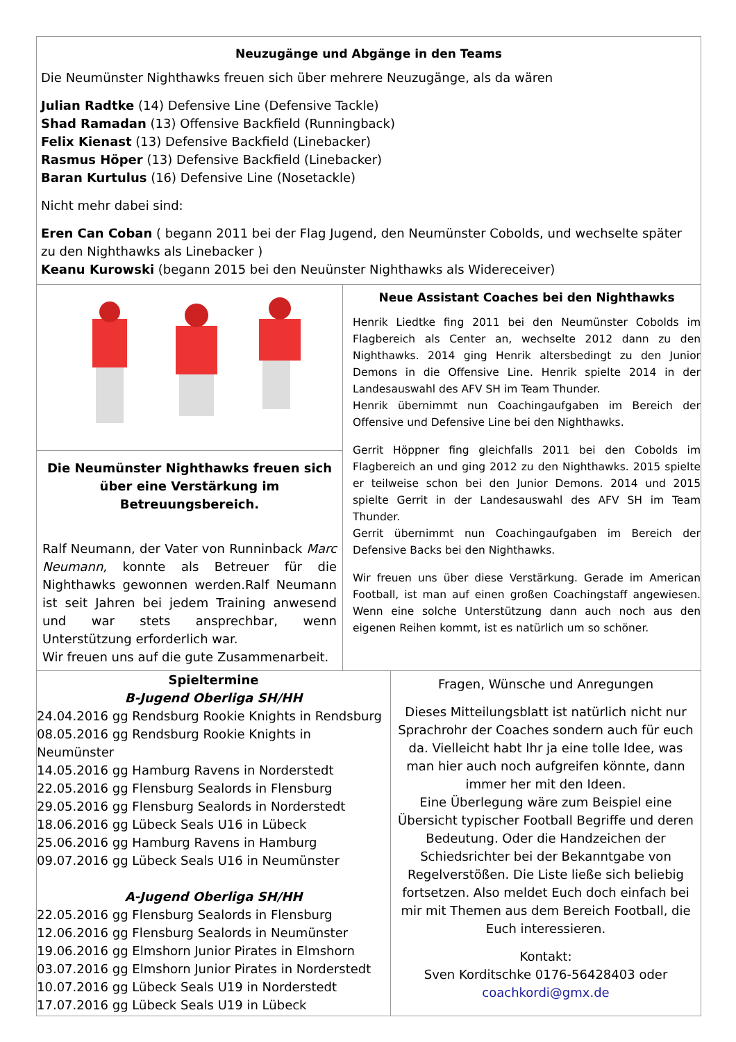Neuzugänge und Abgänge in den Teams
Die Neumünster Nighthawks freuen sich über mehrere Neuzugänge, als da wären
Julian Radtke (14) Defensive Line (Defensive Tackle)
Shad Ramadan (13) Offensive Backfield (Runningback)
Felix Kienast (13) Defensive Backfield (Linebacker)
Rasmus Höper (13) Defensive Backfield (Linebacker)
Baran Kurtulus (16) Defensive Line (Nosetackle)
Nicht mehr dabei sind:
Eren Can Coban ( begann 2011 bei der Flag Jugend, den Neumünster Cobolds, und wechselte später zu den Nighthawks als Linebacker )
Keanu Kurowski (begann 2015 bei den Neuünster Nighthawks als Widereceiver)
Die Neumünster Nighthawks freuen sich über eine Verstärkung im Betreuungsbereich.
Ralf Neumann, der Vater von Runninback Marc Neumann, konnte als Betreuer für die Nighthawks gewonnen werden.Ralf Neumann ist seit Jahren bei jedem Training anwesend und war stets ansprechbar, wenn Unterstützung erforderlich war.
Wir freuen uns auf die gute Zusammenarbeit.
Neue Assistant Coaches bei den Nighthawks
Henrik Liedtke fing 2011 bei den Neumünster Cobolds im Flagbereich als Center an, wechselte 2012 dann zu den Nighthawks. 2014 ging Henrik altersbedingt zu den Junior Demons in die Offensive Line. Henrik spielte 2014 in der Landesauswahl des AFV SH im Team Thunder.
Henrik übernimmt nun Coachingaufgaben im Bereich der Offensive und Defensive Line bei den Nighthawks.
Gerrit Höppner fing gleichfalls 2011 bei den Cobolds im Flagbereich an und ging 2012 zu den Nighthawks. 2015 spielte er teilweise schon bei den Junior Demons. 2014 und 2015 spielte Gerrit in der Landesauswahl des AFV SH im Team Thunder.
Gerrit übernimmt nun Coachingaufgaben im Bereich der Defensive Backs bei den Nighthawks.
Wir freuen uns über diese Verstärkung. Gerade im American Football, ist man auf einen großen Coachingstaff angewiesen. Wenn eine solche Unterstützung dann auch noch aus den eigenen Reihen kommt, ist es natürlich um so schöner.
Spieltermine
B-Jugend Oberliga SH/HH
24.04.2016 gg Rendsburg Rookie Knights in Rendsburg
08.05.2016 gg Rendsburg Rookie Knights in Neumünster
14.05.2016 gg Hamburg Ravens in Norderstedt
22.05.2016 gg Flensburg Sealords in Flensburg
29.05.2016 gg Flensburg Sealords in Norderstedt
18.06.2016 gg Lübeck Seals U16 in Lübeck
25.06.2016 gg Hamburg Ravens in Hamburg
09.07.2016 gg Lübeck Seals U16 in Neumünster
A-Jugend Oberliga SH/HH
22.05.2016 gg Flensburg Sealords in Flensburg
12.06.2016 gg Flensburg Sealords in Neumünster
19.06.2016 gg Elmshorn Junior Pirates in Elmshorn
03.07.2016 gg Elmshorn Junior Pirates in Norderstedt
10.07.2016 gg Lübeck Seals U19 in Norderstedt
17.07.2016 gg Lübeck Seals U19 in Lübeck
Fragen, Wünsche und Anregungen
Dieses Mitteilungsblatt ist natürlich nicht nur Sprachrohr der Coaches sondern auch für euch da. Vielleicht habt Ihr ja eine tolle Idee, was man hier auch noch aufgreifen könnte, dann immer her mit den Ideen.
Eine Überlegung wäre zum Beispiel eine Übersicht typischer Football Begriffe und deren Bedeutung. Oder die Handzeichen der Schiedsrichter bei der Bekanntgabe von Regelverstößen. Die Liste ließe sich beliebig fortsetzen. Also meldet Euch doch einfach bei mir mit Themen aus dem Bereich Football, die Euch interessieren.
Kontakt:
Sven Korditschke 0176-56428403 oder
coachkordi@gmx.de